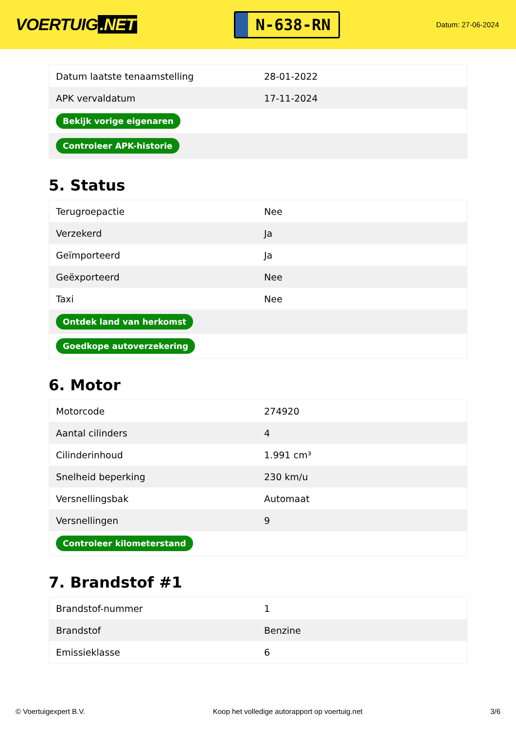VOERTUIG.NET
N-638-RN
Datum: 27-06-2024
| Datum laatste tenaamstelling | 28-01-2022 |
| APK vervaldatum | 17-11-2024 |
| Bekijk vorige eigenaren | |
| Controleer APK-historie | |
5. Status
| Terugroepactie | Nee |
| Verzekerd | Ja |
| Geïmporteerd | Ja |
| Geëxporteerd | Nee |
| Taxi | Nee |
| Ontdek land van herkomst | |
| Goedkope autoverzekering | |
6. Motor
| Motorcode | 274920 |
| Aantal cilinders | 4 |
| Cilinderinhoud | 1.991 cm³ |
| Snelheid beperking | 230 km/u |
| Versnellingsbak | Automaat |
| Versnellingen | 9 |
| Controleer kilometerstand | |
7. Brandstof #1
| Brandstof-nummer | 1 |
| Brandstof | Benzine |
| Emissieklasse | 6 |
© Voertuigexpert B.V. Koop het volledige autorapport op voertuig.net 3/6